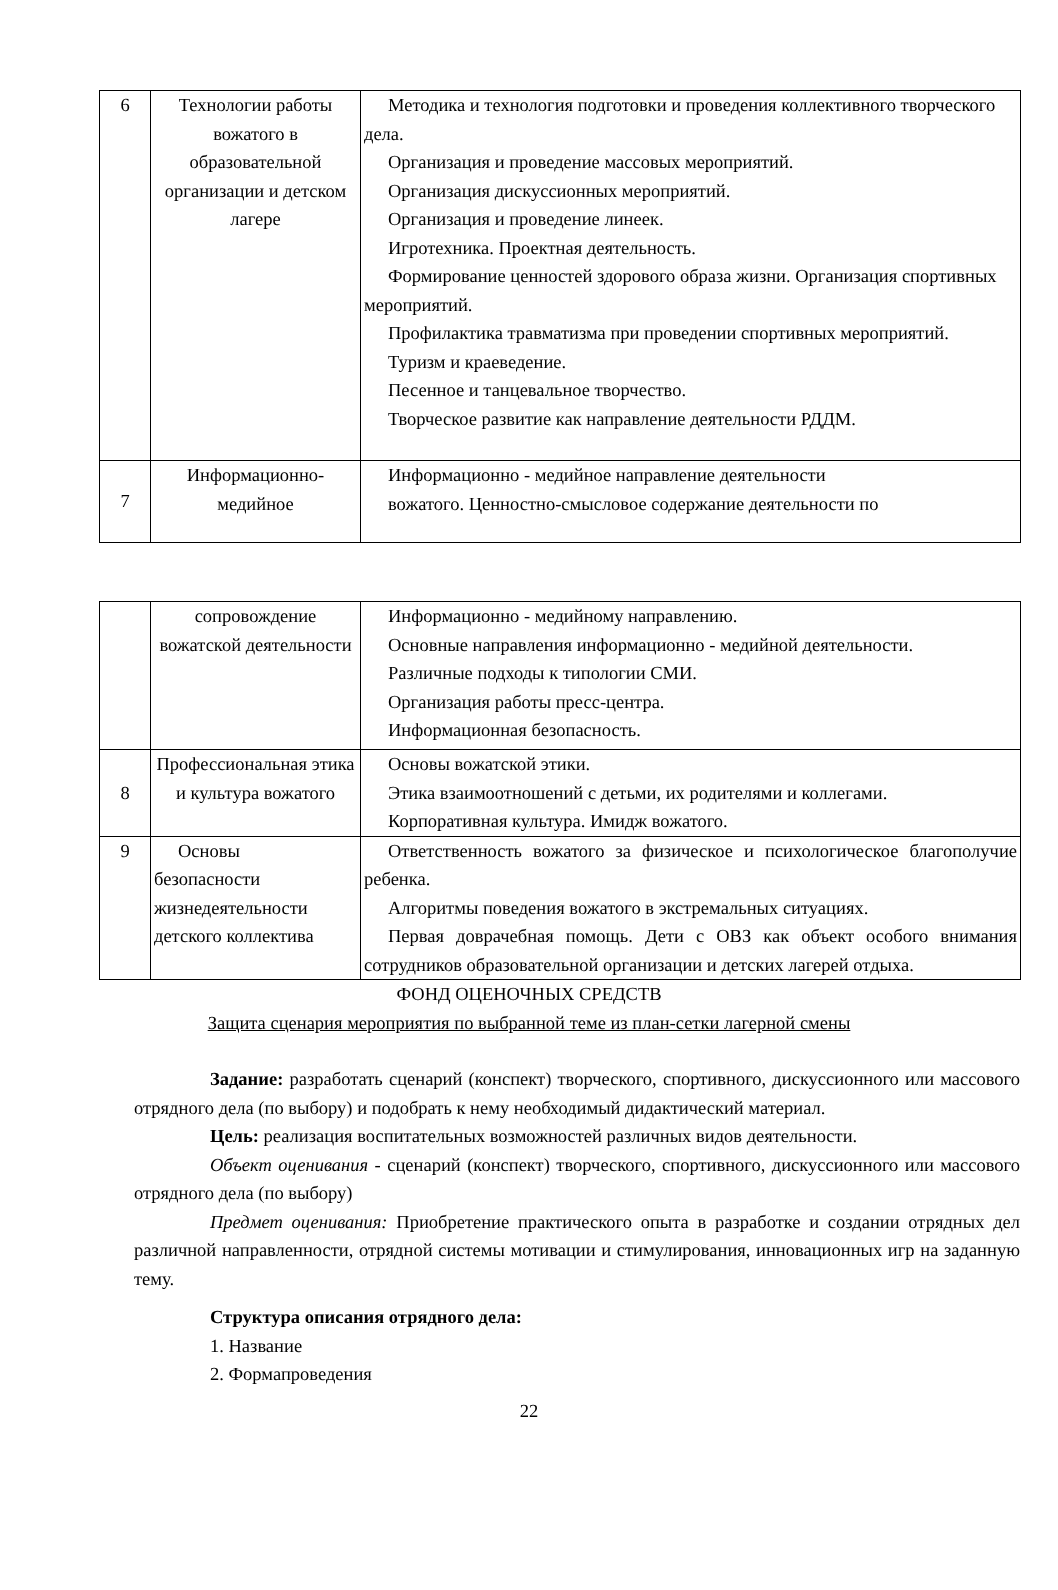| 6 | Технологии работы вожатого в образовательной организации и детском лагере | Методика и технология подготовки и проведения коллективного творческого дела. Организация и проведение массовых мероприятий. Организация дискуссионных мероприятий. Организация и проведение линеек. Игротехника. Проектная деятельность. Формирование ценностей здорового образа жизни. Организация спортивных мероприятий. Профилактика травматизма при проведении спортивных мероприятий. Туризм и краеведение. Песенное и танцевальное творчество. Творческое развитие как направление деятельности РДДМ. |
| 7 | Информационно-медийное | Информационно - медийное направление деятельности вожатого. Ценностно-смысловое содержание деятельности по |
| | сопровождение вожатской деятельности | Информационно - медийному направлению. Основные направления информационно - медийной деятельности. Различные подходы к типологии СМИ. Организация работы пресс-центра. Информационная безопасность. |
| 8 | Профессиональная этика и культура вожатого | Основы вожатской этики. Этика взаимоотношений с детьми, их родителями и коллегами. Корпоративная культура. Имидж вожатого. |
| 9 | Основы безопасности жизнедеятельности детского коллектива | Ответственность вожатого за физическое и психологическое благополучие ребенка. Алгоритмы поведения вожатого в экстремальных ситуациях. Первая доврачебная помощь. Дети с ОВЗ как объект особого внимания сотрудников образовательной организации и детских лагерей отдыха. |
ФОНД ОЦЕНОЧНЫХ СРЕДСТВ
Защита сценария мероприятия по выбранной теме из план-сетки лагерной смены
Задание: разработать сценарий (конспект) творческого, спортивного, дискуссионного или массового отрядного дела (по выбору) и подобрать к нему необходимый дидактический материал.
Цель: реализация воспитательных возможностей различных видов деятельности.
Объект оценивания - сценарий (конспект) творческого, спортивного, дискуссионного или массового отрядного дела (по выбору)
Предмет оценивания: Приобретение практического опыта в разработке и создании отрядных дел различной направленности, отрядной системы мотивации и стимулирования, инновационных игр на заданную тему.
Структура описания отрядного дела:
1. Название
2. Формапроведения
22